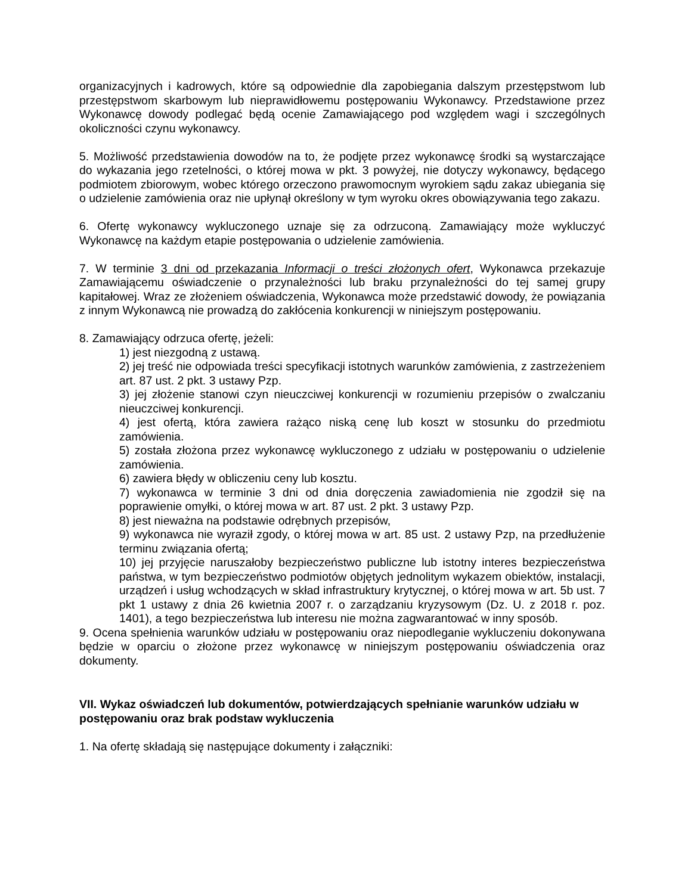organizacyjnych i kadrowych, które są odpowiednie dla zapobiegania dalszym przestępstwom lub przestępstwom skarbowym lub nieprawidłowemu postępowaniu Wykonawcy. Przedstawione przez Wykonawcę dowody podlegać będą ocenie Zamawiającego pod względem wagi i szczególnych okoliczności czynu wykonawcy.
5. Możliwość przedstawienia dowodów na to, że podjęte przez wykonawcę środki są wystarczające do wykazania jego rzetelności, o której mowa w pkt. 3 powyżej, nie dotyczy wykonawcy, będącego podmiotem zbiorowym, wobec którego orzeczono prawomocnym wyrokiem sądu zakaz ubiegania się o udzielenie zamówienia oraz nie upłynął określony w tym wyroku okres obowiązywania tego zakazu.
6. Ofertę wykonawcy wykluczonego uznaje się za odrzuconą. Zamawiający może wykluczyć Wykonawcę na każdym etapie postępowania o udzielenie zamówienia.
7. W terminie 3 dni od przekazania Informacji o treści złożonych ofert, Wykonawca przekazuje Zamawiającemu oświadczenie o przynależności lub braku przynależności do tej samej grupy kapitałowej. Wraz ze złożeniem oświadczenia, Wykonawca może przedstawić dowody, że powiązania z innym Wykonawcą nie prowadzą do zakłócenia konkurencji w niniejszym postępowaniu.
8. Zamawiający odrzuca ofertę, jeżeli:
1) jest niezgodną z ustawą.
2) jej treść nie odpowiada treści specyfikacji istotnych warunków zamówienia, z zastrzeżeniem art. 87 ust. 2 pkt. 3 ustawy Pzp.
3) jej złożenie stanowi czyn nieuczciwej konkurencji w rozumieniu przepisów o zwalczaniu nieuczciwej konkurencji.
4) jest ofertą, która zawiera rażąco niską cenę lub koszt w stosunku do przedmiotu zamówienia.
5) została złożona przez wykonawcę wykluczonego z udziału w postępowaniu o udzielenie zamówienia.
6) zawiera błędy w obliczeniu ceny lub kosztu.
7) wykonawca w terminie 3 dni od dnia doręczenia zawiadomienia nie zgodził się na poprawienie omyłki, o której mowa w art. 87 ust. 2 pkt. 3 ustawy Pzp.
8) jest nieważna na podstawie odrębnych przepisów,
9) wykonawca nie wyraził zgody, o której mowa w art. 85 ust. 2 ustawy Pzp, na przedłużenie terminu związania ofertą;
10) jej przyjęcie naruszałoby bezpieczeństwo publiczne lub istotny interes bezpieczeństwa państwa, w tym bezpieczeństwo podmiotów objętych jednolitym wykazem obiektów, instalacji, urządzeń i usług wchodzących w skład infrastruktury krytycznej, o której mowa w art. 5b ust. 7 pkt 1 ustawy z dnia 26 kwietnia 2007 r. o zarządzaniu kryzysowym (Dz. U. z 2018 r. poz. 1401), a tego bezpieczeństwa lub interesu nie można zagwarantować w inny sposób.
9. Ocena spełnienia warunków udziału w postępowaniu oraz niepodleganie wykluczeniu dokonywana będzie w oparciu o złożone przez wykonawcę w niniejszym postępowaniu oświadczenia oraz dokumenty.
VII. Wykaz oświadczeń lub dokumentów, potwierdzających spełnianie warunków udziału w postępowaniu oraz brak podstaw wykluczenia
1. Na ofertę składają się następujące dokumenty i załączniki: